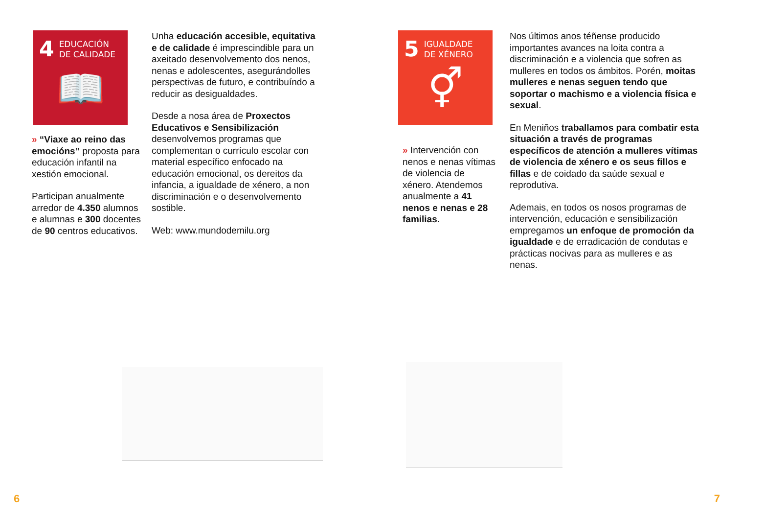4 EDUCACIÓN
DE CALIDADE
📖
» “Viaxe ao reino das emocións” proposta para educación infantil na xestión emocional.
Participan anualmente arredor de 4.350 alumnos e alumnas e 300 docentes de 90 centros educativos.
Unha educación accesible, equitativa e de calidade é imprescindible para un axeitado desenvolvemento dos nenos, nenas e adolescentes, asegurándolles perspectivas de futuro, e contribuíndo a reducir as desigualdades.
Desde a nosa área de Proxectos Educativos e Sensibilización desenvolvemos programas que complementan o currículo escolar con material específico enfocado na educación emocional, os dereitos da infancia, a igualdade de xénero, a non discriminación e o desenvolvemento sostible.
Web: www.mundodemilu.org
5 IGUALDADE
DE XÉNERO
⚥
» Intervención con nenos e nenas vítimas de violencia de xénero. Atendemos anualmente a 41 nenos e nenas e 28 familias.
Nos últimos anos téñense producido importantes avances na loita contra a discriminación e a violencia que sofren as mulleres en todos os ámbitos. Porén, moitas mulleres e nenas seguen tendo que soportar o machismo e a violencia física e sexual.
En Meniños traballamos para combatir esta situación a través de programas específicos de atención a mulleres vítimas de violencia de xénero e os seus fillos e fillas e de coidado da saúde sexual e reprodutiva.
Ademais, en todos os nosos programas de intervención, educación e sensibilización empregamos un enfoque de promoción da igualdade e de erradicación de condutas e prácticas nocivas para as mulleres e as nenas.
6 7